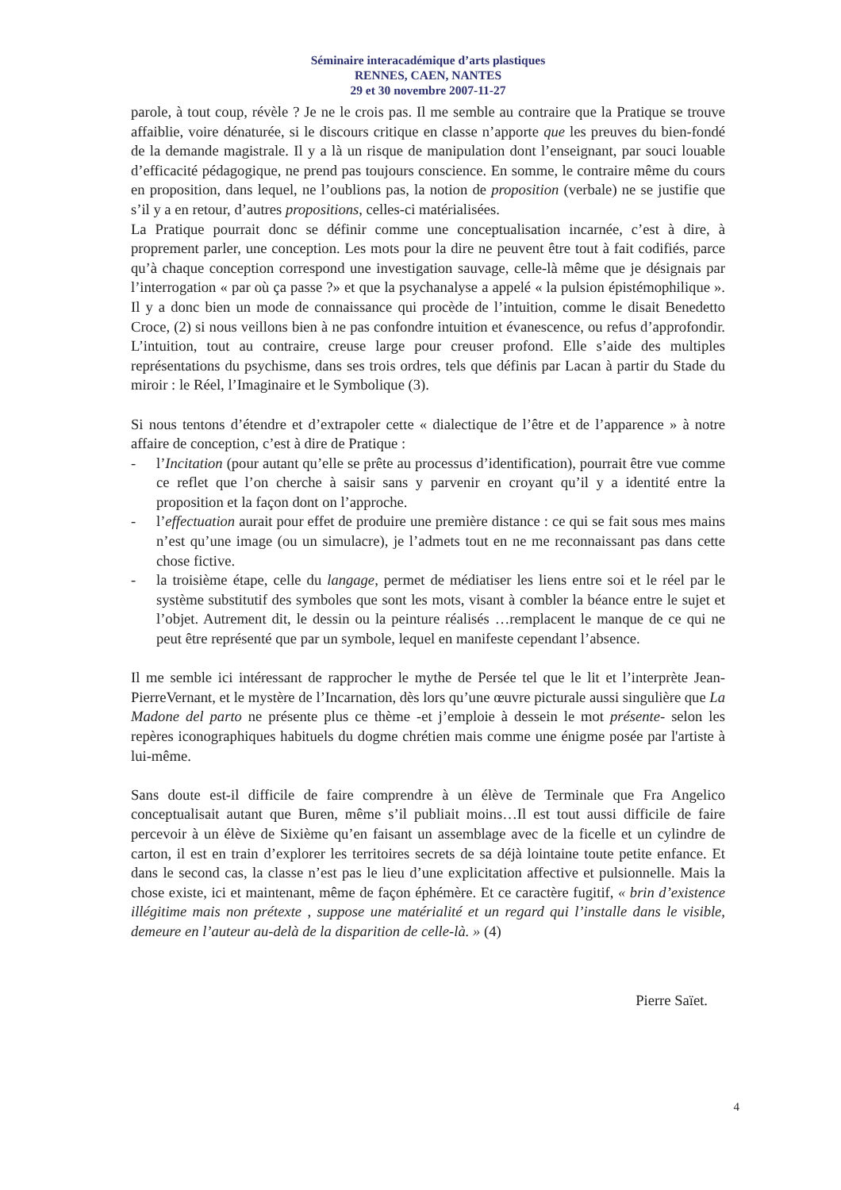Séminaire interacadémique d’arts plastiques
RENNES, CAEN, NANTES
29 et 30 novembre 2007-11-27
parole, à tout coup, révèle ? Je ne le crois pas. Il me semble au contraire que la Pratique se trouve affaiblie, voire dénaturée, si le discours critique en classe n’apporte que les preuves du bien-fondé de la demande magistrale. Il y a là un risque de manipulation dont l’enseignant, par souci louable d’efficacité pédagogique, ne prend pas toujours conscience. En somme, le contraire même du cours en proposition, dans lequel, ne l’oublions pas, la notion de proposition (verbale) ne se justifie que s’il y a en retour, d’autres propositions, celles-ci matérialisées.
La Pratique pourrait donc se définir comme une conceptualisation incarnée, c’est à dire, à proprement parler, une conception. Les mots pour la dire ne peuvent être tout à fait codifiés, parce qu’à chaque conception correspond une investigation sauvage, celle-là même que je désignais par l’interrogation « par où ça passe ?» et que la psychanalyse a appelé « la pulsion épistémophilique ». Il y a donc bien un mode de connaissance qui procède de l’intuition, comme le disait Benedetto Croce, (2) si nous veillons bien à ne pas confondre intuition et évanescence, ou refus d’approfondir. L’intuition, tout au contraire, creuse large pour creuser profond. Elle s’aide des multiples représentations du psychisme, dans ses trois ordres, tels que définis par Lacan à partir du Stade du miroir : le Réel, l’Imaginaire et le Symbolique (3).
Si nous tentons d’étendre et d’extrapoler cette « dialectique de l’être et de l’apparence » à notre affaire de conception, c’est à dire de Pratique :
- l’Incitation (pour autant qu’elle se prête au processus d’identification), pourrait être vue comme ce reflet que l’on cherche à saisir sans y parvenir en croyant qu’il y a identité entre la proposition et la façon dont on l’approche.
- l’effectuation aurait pour effet de produire une première distance : ce qui se fait sous mes mains n’est qu’une image (ou un simulacre), je l’admets tout en ne me reconnaissant pas dans cette chose fictive.
- la troisième étape, celle du langage, permet de médiatiser les liens entre soi et le réel par le système substitutif des symboles que sont les mots, visant à combler la béance entre le sujet et l’objet. Autrement dit, le dessin ou la peinture réalisés …remplacent le manque de ce qui ne peut être représenté que par un symbole, lequel en manifeste cependant l’absence.
Il me semble ici intéressant de rapprocher le mythe de Persée tel que le lit et l’interprète Jean-PierreVernant, et le mystère de l’Incarnation, dès lors qu’une œuvre picturale aussi singulière que La Madone del parto ne présente plus ce thème -et j’emploie à dessein le mot présente- selon les repères iconographiques habituels du dogme chrétien mais comme une énigme posée par l'artiste à lui-même.
Sans doute est-il difficile de faire comprendre à un élève de Terminale que Fra Angelico conceptualisait autant que Buren, même s’il publiait moins…Il est tout aussi difficile de faire percevoir à un élève de Sixième qu’en faisant un assemblage avec de la ficelle et un cylindre de carton, il est en train d’explorer les territoires secrets de sa déjà lointaine toute petite enfance. Et dans le second cas, la classe n’est pas le lieu d’une explicitation affective et pulsionnelle. Mais la chose existe, ici et maintenant, même de façon éphémère. Et ce caractère fugitif, « brin d’existence illégitime mais non prétexte , suppose une matérialité et un regard qui l’installe dans le visible, demeure en l’auteur au-delà de la disparition de celle-là. » (4)
Pierre Saïet.
4